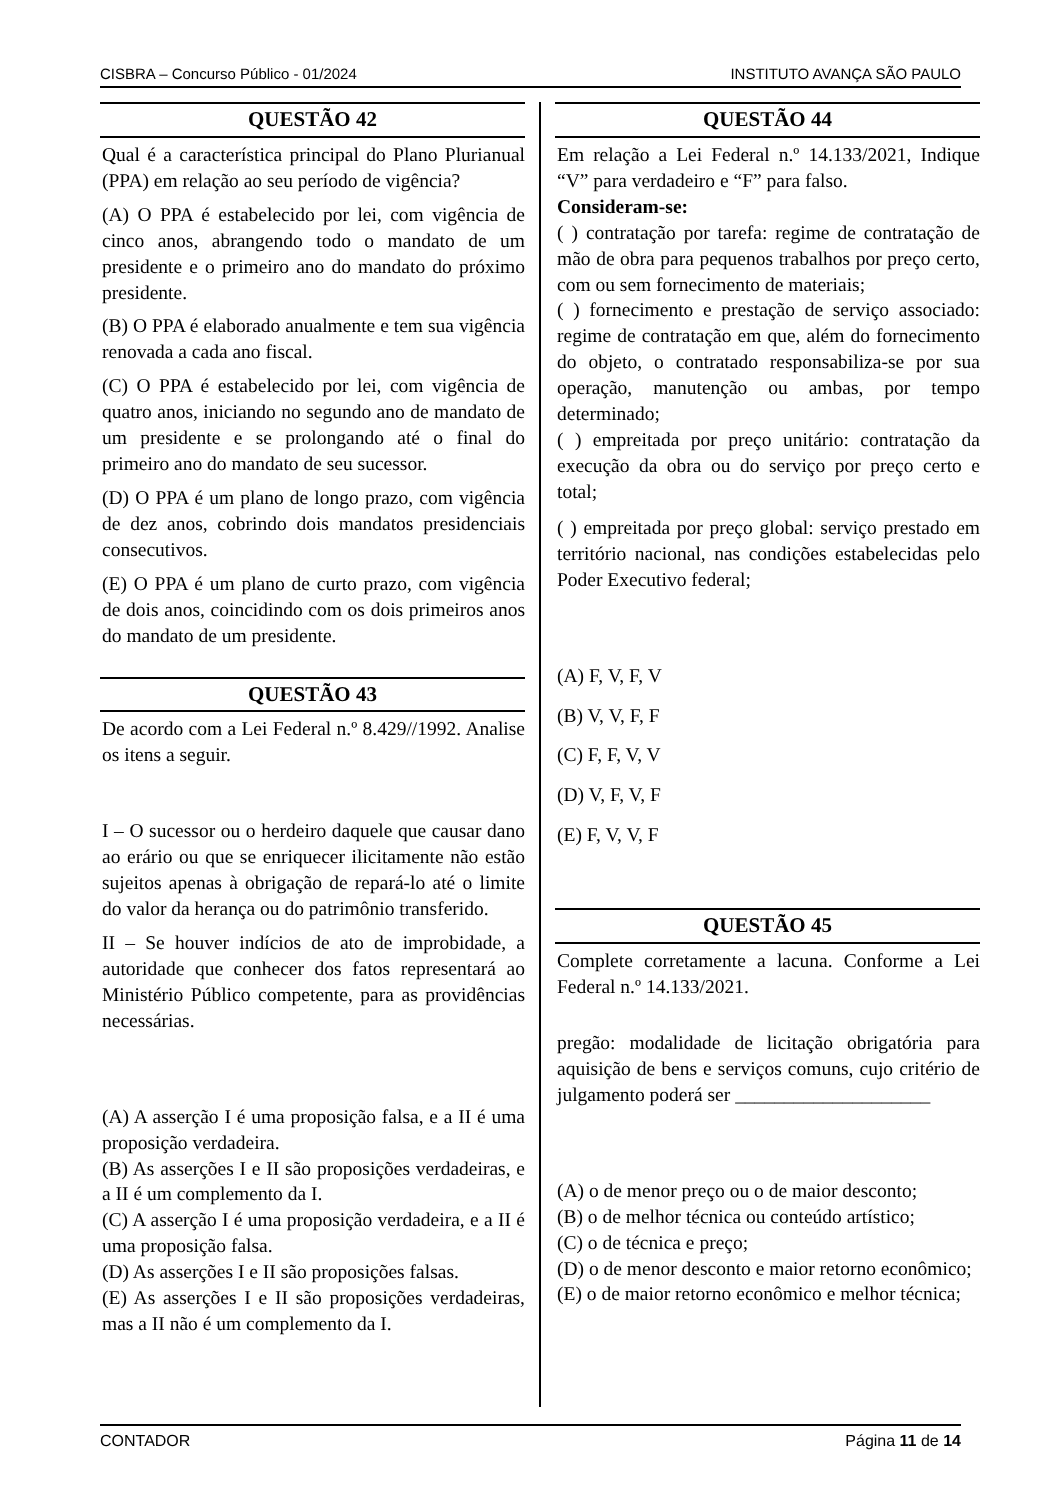CISBRA – Concurso Público - 01/2024 INSTITUTO AVANÇA SÃO PAULO
QUESTÃO 42
Qual é a característica principal do Plano Plurianual (PPA) em relação ao seu período de vigência?
(A) O PPA é estabelecido por lei, com vigência de cinco anos, abrangendo todo o mandato de um presidente e o primeiro ano do mandato do próximo presidente.
(B) O PPA é elaborado anualmente e tem sua vigência renovada a cada ano fiscal.
(C) O PPA é estabelecido por lei, com vigência de quatro anos, iniciando no segundo ano de mandato de um presidente e se prolongando até o final do primeiro ano do mandato de seu sucessor.
(D) O PPA é um plano de longo prazo, com vigência de dez anos, cobrindo dois mandatos presidenciais consecutivos.
(E) O PPA é um plano de curto prazo, com vigência de dois anos, coincidindo com os dois primeiros anos do mandato de um presidente.
QUESTÃO 43
De acordo com a Lei Federal n.º 8.429//1992. Analise os itens a seguir.
I – O sucessor ou o herdeiro daquele que causar dano ao erário ou que se enriquecer ilicitamente não estão sujeitos apenas à obrigação de repará-lo até o limite do valor da herança ou do patrimônio transferido.
II – Se houver indícios de ato de improbidade, a autoridade que conhecer dos fatos representará ao Ministério Público competente, para as providências necessárias.
(A) A asserção I é uma proposição falsa, e a II é uma proposição verdadeira.
(B) As asserções I e II são proposições verdadeiras, e a II é um complemento da I.
(C) A asserção I é uma proposição verdadeira, e a II é uma proposição falsa.
(D) As asserções I e II são proposições falsas.
(E) As asserções I e II são proposições verdadeiras, mas a II não é um complemento da I.
QUESTÃO 44
Em relação a Lei Federal n.º 14.133/2021, Indique “V” para verdadeiro e “F” para falso.
Consideram-se:
( ) contratação por tarefa: regime de contratação de mão de obra para pequenos trabalhos por preço certo, com ou sem fornecimento de materiais;
( ) fornecimento e prestação de serviço associado: regime de contratação em que, além do fornecimento do objeto, o contratado responsabiliza-se por sua operação, manutenção ou ambas, por tempo determinado;
( ) empreitada por preço unitário: contratação da execução da obra ou do serviço por preço certo e total;
( ) empreitada por preço global: serviço prestado em território nacional, nas condições estabelecidas pelo Poder Executivo federal;
(A) F, V, F, V
(B) V, V, F, F
(C) F, F, V, V
(D) V, F, V, F
(E) F, V, V, F
QUESTÃO 45
Complete corretamente a lacuna. Conforme a Lei Federal n.º 14.133/2021.
pregão: modalidade de licitação obrigatória para aquisição de bens e serviços comuns, cujo critério de julgamento poderá ser ____________________
(A) o de menor preço ou o de maior desconto;
(B) o de melhor técnica ou conteúdo artístico;
(C) o de técnica e preço;
(D) o de menor desconto e maior retorno econômico;
(E) o de maior retorno econômico e melhor técnica;
CONTADOR Página 11 de 14